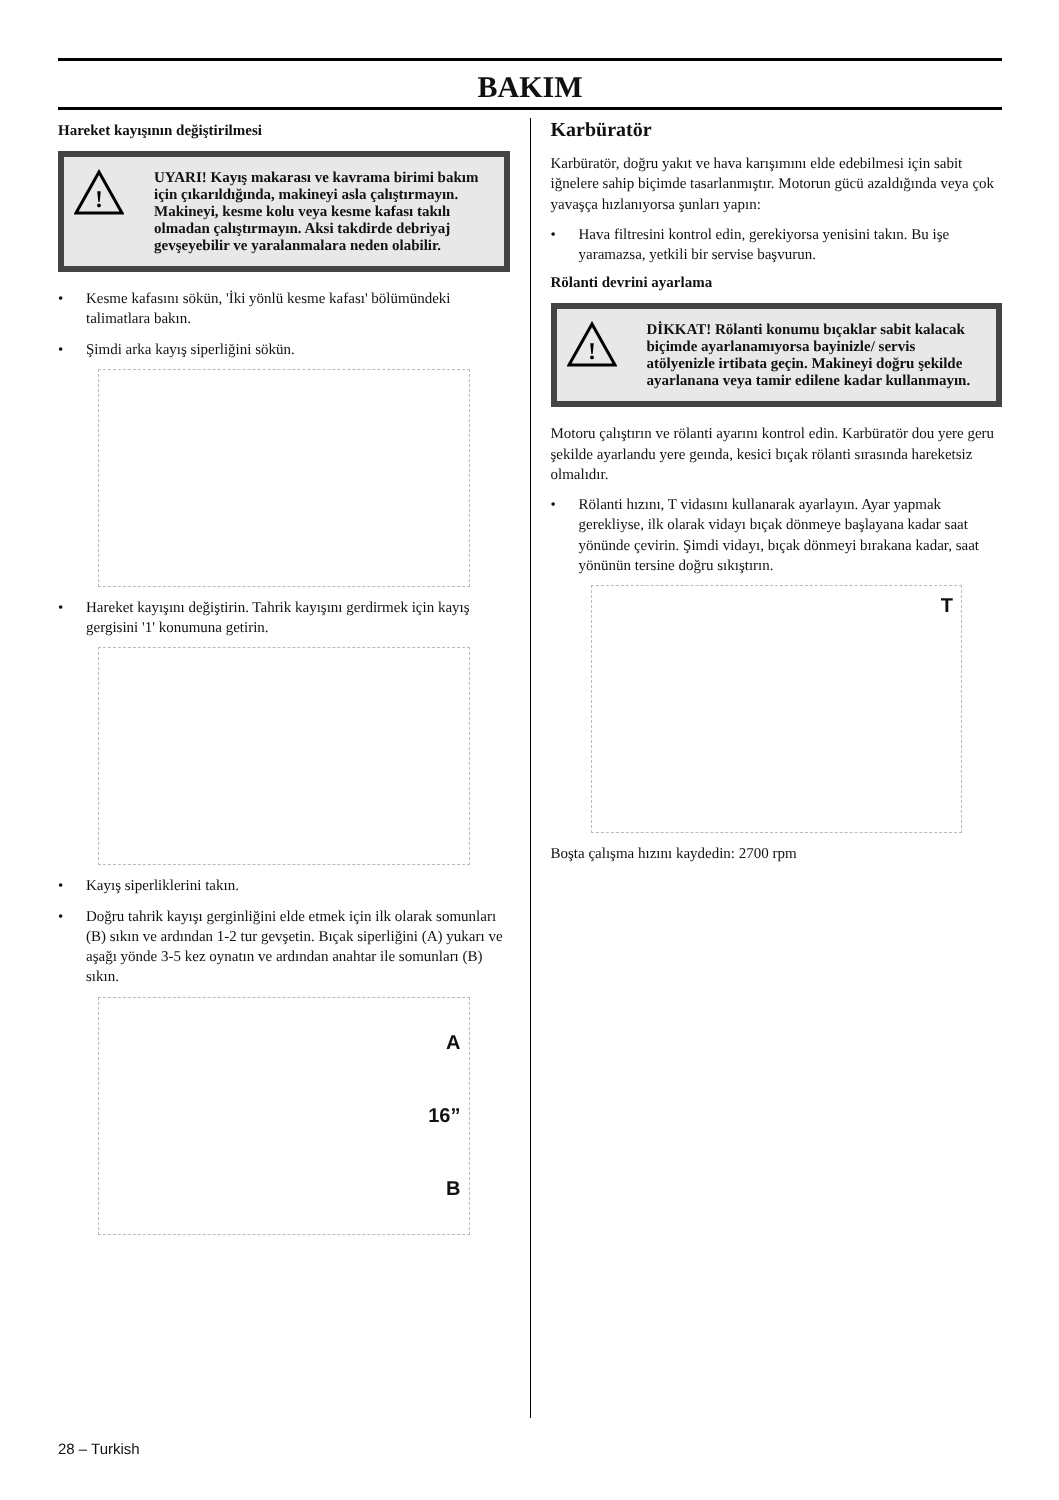BAKIM
Hareket kayışının değiştirilmesi
!
UYARI! Kayış makarası ve kavrama birimi bakım için çıkarıldığında, makineyi asla çalıştırmayın. Makineyi, kesme kolu veya kesme kafası takılı olmadan çalıştırmayın. Aksi takdirde debriyaj gevşeyebilir ve yaralanmalara neden olabilir.
• Kesme kafasını sökün, 'İki yönlü kesme kafası' bölümündeki talimatlara bakın.
• Şimdi arka kayış siperliğini sökün.
• Hareket kayışını değiştirin. Tahrik kayışını gerdirmek için kayış gergisini '1' konumuna getirin.
• Kayış siperliklerini takın.
• Doğru tahrik kayışı gerginliğini elde etmek için ilk olarak somunları (B) sıkın ve ardından 1-2 tur gevşetin. Bıçak siperliğini (A) yukarı ve aşağı yönde 3-5 kez oynatın ve ardından anahtar ile somunları (B) sıkın.
A
16”
B
Karbüratör
Karbüratör, doğru yakıt ve hava karışımını elde edebilmesi için sabit iğnelere sahip biçimde tasarlanmıştır. Motorun gücü azaldığında veya çok yavaşça hızlanıyorsa şunları yapın:
• Hava filtresini kontrol edin, gerekiyorsa yenisini takın. Bu işe yaramazsa, yetkili bir servise başvurun.
Rölanti devrini ayarlama
!
DİKKAT! Rölanti konumu bıçaklar sabit kalacak biçimde ayarlanamıyorsa bayinizle/ servis atölyenizle irtibata geçin. Makineyi doğru şekilde ayarlanana veya tamir edilene kadar kullanmayın.
Motoru çalıştırın ve rölanti ayarını kontrol edin. Karbüratör dou yere geru şekilde ayarlandu yere geında, kesici bıçak rölanti sırasında hareketsiz olmalıdır.
• Rölanti hızını, T vidasını kullanarak ayarlayın. Ayar yapmak gerekliyse, ilk olarak vidayı bıçak dönmeye başlayana kadar saat yönünde çevirin. Şimdi vidayı, bıçak dönmeyi bırakana kadar, saat yönünün tersine doğru sıkıştırın.
T
Boşta çalışma hızını kaydedin: 2700 rpm
28 – Turkish